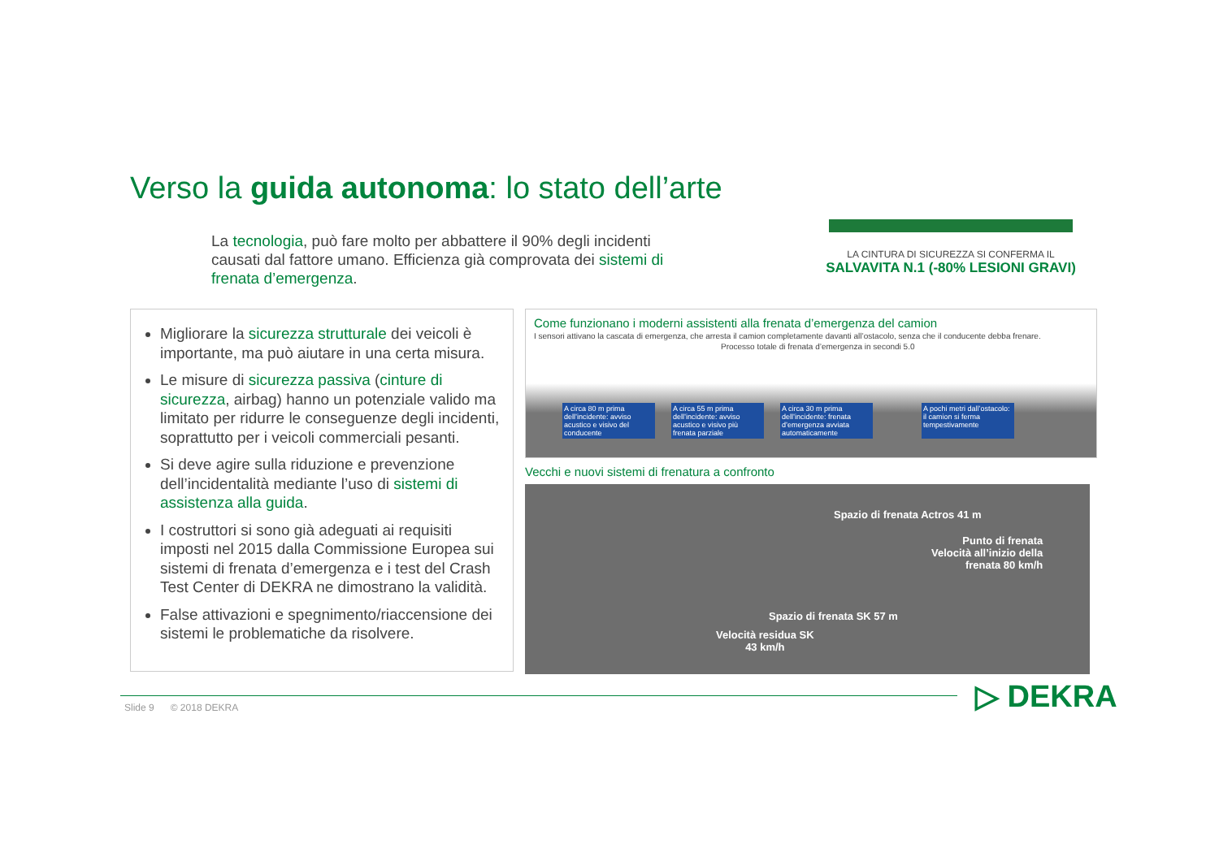Verso la guida autonoma: lo stato dell’arte
La tecnologia, può fare molto per abbattere il 90% degli incidenti causati dal fattore umano. Efficienza già comprovata dei sistemi di frenata d’emergenza.
LA CINTURA DI SICUREZZA SI CONFERMA IL
SALVAVITA N.1 (-80% LESIONI GRAVI)
Migliorare la sicurezza strutturale dei veicoli è importante, ma può aiutare in una certa misura.
Le misure di sicurezza passiva (cinture di sicurezza, airbag) hanno un potenziale valido ma limitato per ridurre le conseguenze degli incidenti, soprattutto per i veicoli commerciali pesanti.
Si deve agire sulla riduzione e prevenzione dell’incidentalità mediante l’uso di sistemi di assistenza alla guida.
I costruttori si sono già adeguati ai requisiti imposti nel 2015 dalla Commissione Europea sui sistemi di frenata d’emergenza e i test del Crash Test Center di DEKRA ne dimostrano la validità.
False attivazioni e spegnimento/riaccensione dei sistemi le problematiche da risolvere.
Come funzionano i moderni assistenti alla frenata d’emergenza del camion
I sensori attivano la cascata di emergenza, che arresta il camion completamente davanti all’ostacolo, senza che il conducente debba frenare.
Processo totale di frenata d’emergenza in secondi 5.0
A circa 80 m prima dell’incidente: avviso acustico e visivo del conducente
A circa 55 m prima dell’incidente: avviso acustico e visivo più frenata parziale
A circa 30 m prima dell’incidente: frenata d’emergenza avviata automaticamente
A pochi metri dall’ostacolo: il camion si ferma tempestivamente
Vecchi e nuovi sistemi di frenatura a confronto
Spazio di frenata Actros 41 m
Punto di frenata
Velocità all’inizio della
frenata 80 km/h
Spazio di frenata SK 57 m
Velocità residua SK
43 km/h
Slide 9 © 2018 DEKRA ▷ DEKRA